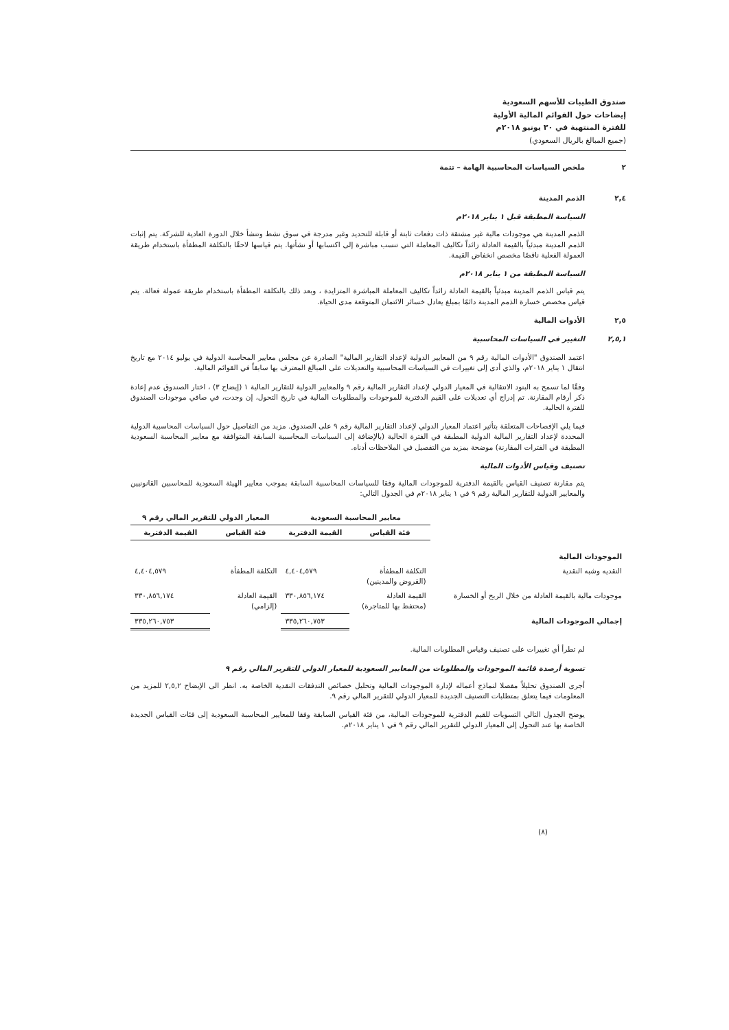صندوق الطيبات للأسهم السعودية
إيضاحات حول القوائم المالية الأولية
للفترة المنتهية في ٣٠ يونيو ٢٠١٨م
(جميع المبالغ بالريال السعودي)
٢ ملخص السياسات المحاسبية الهامة – تتمة
٢,٤ الذمم المدينة
السياسة المطبقة قبل ١ يناير ٢٠١٨م
الذمم المدينة هي موجودات مالية غير مشتقة ذات دفعات ثابتة أو قابلة للتحديد وغير مدرجة في سوق نشط وتنشأ خلال الدورة العادية للشركة. يتم إثبات الذمم المدينة مبدئياً بالقيمة العادلة زائداً تكاليف المعاملة التي تنسب مباشرة إلى اكتسابها أو نشأتها. يتم قياسها لاحقًا بالتكلفة المطفأة باستخدام طريقة العمولة الفعلية ناقصًا مخصص انخفاض القيمة.
السياسة المطبقة من ١ يناير ٢٠١٨م
يتم قياس الذمم المدينة مبدئياً بالقيمة العادلة زائداً تكاليف المعاملة المباشرة المتزايدة ، وبعد ذلك بالتكلفة المطفأة باستخدام طريقة عمولة فعالة. يتم قياس مخصص خسارة الذمم المدينة دائمًا بمبلغ يعادل خسائر الائتمان المتوقعة مدى الحياة.
٢,٥ الأدوات المالية
٢,٥,١ التغيير في السياسات المحاسبية
اعتمد الصندوق "الأدوات المالية رقم ٩ من المعايير الدولية لإعداد التقارير المالية" الصادرة عن مجلس معايير المحاسبة الدولية في يوليو ٢٠١٤ مع تاريخ انتقال ١ يناير ٢٠١٨م، والذي أدى إلى تغييرات في السياسات المحاسبية والتعديلات على المبالغ المعترف بها سابقاً في القوائم المالية.
وفقًا لما تسمح به البنود الانتقالية في المعيار الدولي لإعداد التقارير المالية رقم ٩ والمعايير الدولية للتقارير المالية ١ (إيضاح ٣) ، اختار الصندوق عدم إعادة ذكر أرقام المقارنة. تم إدراج أي تعديلات على القيم الدفترية للموجودات والمطلوبات المالية في تاريخ التحول، إن وجدت، في صافي موجودات الصندوق للفترة الحالية.
فيما يلي الإفصاحات المتعلقة بتأثير اعتماد المعيار الدولي لإعداد التقارير المالية رقم ٩ على الصندوق. مزيد من التفاصيل حول السياسات المحاسبية الدولية المحددة لإعداد التقارير المالية الدولية المطبقة في الفترة الحالية (بالإضافة إلى السياسات المحاسبية السابقة المتوافقة مع معايير المحاسبة السعودية المطبقة في الفترات المقارنة) موضحة بمزيد من التفصيل في الملاحظات أدناه.
تصنيف وقياس الأدوات المالية
يتم مقارنة تصنيف القياس بالقيمة الدفترية للموجودات المالية وفقا للسياسات المحاسبية السابقة بموجب معايير الهيئة السعودية للمحاسبين القانونيين والمعايير الدولية للتقارير المالية رقم ٩ في ١ يناير ٢٠١٨م في الجدول التالي:
| | معايير المحاسبة السعودية | | المعيار الدولي للتقرير المالي رقم ٩ | |
| --- | --- | --- | --- | --- |
| | فئة القياس | القيمة الدفترية | فئة القياس | القيمة الدفترية |
| الموجودات المالية | | | | |
| النقديه وشبه النقدية | التكلفة المطفأة (القروض والمدينين) | ٤,٤٠٤,٥٧٩ | التكلفة المطفأة | ٤,٤٠٤,٥٧٩ |
| موجودات مالية بالقيمة العادلة من خلال الربح أو الخسارة | القيمة العادلة (محتفظ بها للمتاجرة) | ٣٣٠,٨٥٦,١٧٤ | القيمة العادلة (إلزامي) | ٣٣٠,٨٥٦,١٧٤ |
| إجمالي الموجودات المالية | | ٣٣٥,٢٦٠,٧٥٣ | | ٣٣٥,٢٦٠,٧٥٣ |
لم تطرأ أي تغييرات على تصنيف وقياس المطلوبات المالية.
تسوية أرصدة قائمة الموجودات والمطلوبات من المعايير السعودية للمعيار الدولي للتقرير المالي رقم ٩
أجرى الصندوق تحليلاً مفصلا لنماذج أعماله لإدارة الموجودات المالية وتحليل خصائص التدفقات النقدية الخاصة به. انظر الى الإيضاح ٢,٥,٢ للمزيد من المعلومات فيما يتعلق بمتطلبات التصنيف الجديدة للمعيار الدولي للتقرير المالي رقم ٩.
يوضح الجدول التالي التسويات للقيم الدفترية للموجودات المالية، من فئة القياس السابقة وفقا للمعايير المحاسبة السعودية إلى فئات القياس الجديدة الخاصة بها عند التحول إلى المعيار الدولي للتقرير المالي رقم ٩ في ١ يناير ٢٠١٨م.
(٨)